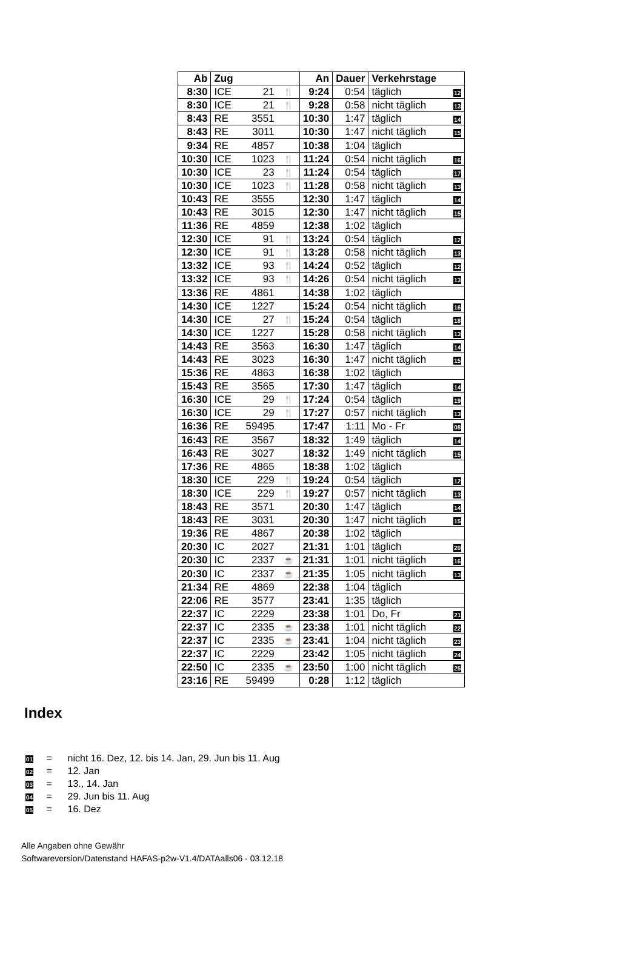| Ab | Zug | | | An | Dauer | Verkehrstage | |
| --- | --- | --- | --- | --- | --- | --- | --- |
| 8:30 | ICE | 21 | 🍴 | 9:24 | 0:54 | täglich | 12 |
| 8:30 | ICE | 21 | 🍴 | 9:28 | 0:58 | nicht täglich | 13 |
| 8:43 | RE | 3551 | | 10:30 | 1:47 | täglich | 14 |
| 8:43 | RE | 3011 | | 10:30 | 1:47 | nicht täglich | 15 |
| 9:34 | RE | 4857 | | 10:38 | 1:04 | täglich | |
| 10:30 | ICE | 1023 | 🍴 | 11:24 | 0:54 | nicht täglich | 16 |
| 10:30 | ICE | 23 | 🍴 | 11:24 | 0:54 | täglich | 17 |
| 10:30 | ICE | 1023 | 🍴 | 11:28 | 0:58 | nicht täglich | 13 |
| 10:43 | RE | 3555 | | 12:30 | 1:47 | täglich | 14 |
| 10:43 | RE | 3015 | | 12:30 | 1:47 | nicht täglich | 15 |
| 11:36 | RE | 4859 | | 12:38 | 1:02 | täglich | |
| 12:30 | ICE | 91 | 🍴 | 13:24 | 0:54 | täglich | 12 |
| 12:30 | ICE | 91 | 🍴 | 13:28 | 0:58 | nicht täglich | 13 |
| 13:32 | ICE | 93 | 🍴 | 14:24 | 0:52 | täglich | 12 |
| 13:32 | ICE | 93 | 🍴 | 14:26 | 0:54 | nicht täglich | 13 |
| 13:36 | RE | 4861 | | 14:38 | 1:02 | täglich | |
| 14:30 | ICE | 1227 | | 15:24 | 0:54 | nicht täglich | 16 |
| 14:30 | ICE | 27 | 🍴 | 15:24 | 0:54 | täglich | 18 |
| 14:30 | ICE | 1227 | | 15:28 | 0:58 | nicht täglich | 13 |
| 14:43 | RE | 3563 | | 16:30 | 1:47 | täglich | 14 |
| 14:43 | RE | 3023 | | 16:30 | 1:47 | nicht täglich | 15 |
| 15:36 | RE | 4863 | | 16:38 | 1:02 | täglich | |
| 15:43 | RE | 3565 | | 17:30 | 1:47 | täglich | 14 |
| 16:30 | ICE | 29 | 🍴 | 17:24 | 0:54 | täglich | 19 |
| 16:30 | ICE | 29 | 🍴 | 17:27 | 0:57 | nicht täglich | 13 |
| 16:36 | RE | 59495 | | 17:47 | 1:11 | Mo - Fr | 08 |
| 16:43 | RE | 3567 | | 18:32 | 1:49 | täglich | 14 |
| 16:43 | RE | 3027 | | 18:32 | 1:49 | nicht täglich | 15 |
| 17:36 | RE | 4865 | | 18:38 | 1:02 | täglich | |
| 18:30 | ICE | 229 | 🍴 | 19:24 | 0:54 | täglich | 12 |
| 18:30 | ICE | 229 | 🍴 | 19:27 | 0:57 | nicht täglich | 13 |
| 18:43 | RE | 3571 | | 20:30 | 1:47 | täglich | 14 |
| 18:43 | RE | 3031 | | 20:30 | 1:47 | nicht täglich | 15 |
| 19:36 | RE | 4867 | | 20:38 | 1:02 | täglich | |
| 20:30 | IC | 2027 | | 21:31 | 1:01 | täglich | 20 |
| 20:30 | IC | 2337 | ☕ | 21:31 | 1:01 | nicht täglich | 16 |
| 20:30 | IC | 2337 | ☕ | 21:35 | 1:05 | nicht täglich | 13 |
| 21:34 | RE | 4869 | | 22:38 | 1:04 | täglich | |
| 22:06 | RE | 3577 | | 23:41 | 1:35 | täglich | |
| 22:37 | IC | 2229 | | 23:38 | 1:01 | Do, Fr | 21 |
| 22:37 | IC | 2335 | ☕ | 23:38 | 1:01 | nicht täglich | 22 |
| 22:37 | IC | 2335 | ☕ | 23:41 | 1:04 | nicht täglich | 23 |
| 22:37 | IC | 2229 | | 23:42 | 1:05 | nicht täglich | 24 |
| 22:50 | IC | 2335 | ☕ | 23:50 | 1:00 | nicht täglich | 25 |
| 23:16 | RE | 59499 | | 0:28 | 1:12 | täglich | |
Index
01 = nicht 16. Dez, 12. bis 14. Jan, 29. Jun bis 11. Aug
02 = 12. Jan
03 = 13., 14. Jan
04 = 29. Jun bis 11. Aug
05 = 16. Dez
Alle Angaben ohne Gewähr
Softwareversion/Datenstand HAFAS-p2w-V1.4/DATAalls06 - 03.12.18